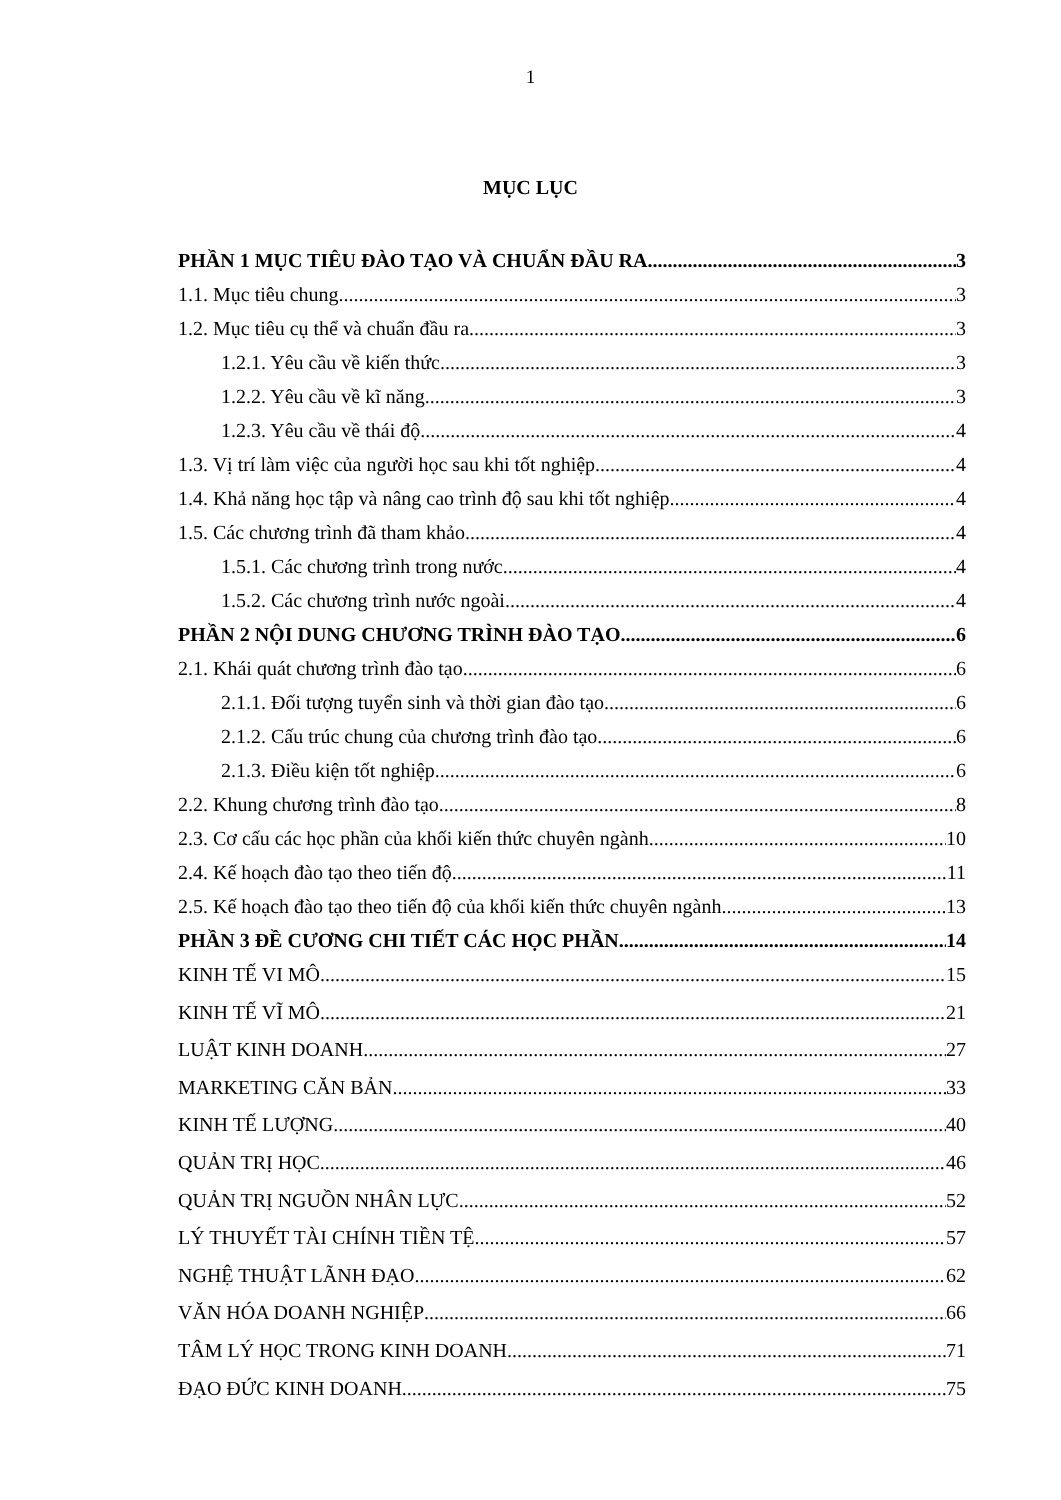1
MỤC LỤC
PHẦN 1 MỤC TIÊU ĐÀO TẠO VÀ CHUẨN ĐẦU RA 3
1.1. Mục tiêu chung 3
1.2. Mục tiêu cụ thể và chuẩn đầu ra 3
1.2.1. Yêu cầu về kiến thức 3
1.2.2. Yêu cầu về kĩ năng 3
1.2.3. Yêu cầu về thái độ 4
1.3. Vị trí làm việc của người học sau khi tốt nghiệp 4
1.4. Khả năng học tập và nâng cao trình độ sau khi tốt nghiệp 4
1.5. Các chương trình đã tham khảo 4
1.5.1. Các chương trình trong nước 4
1.5.2. Các chương trình nước ngoài 4
PHẦN 2 NỘI DUNG CHƯƠNG TRÌNH ĐÀO TẠO 6
2.1. Khái quát chương trình đào tạo 6
2.1.1. Đối tượng tuyển sinh và thời gian đào tạo 6
2.1.2. Cấu trúc chung của chương trình đào tạo 6
2.1.3. Điều kiện tốt nghiệp 6
2.2. Khung chương trình đào tạo 8
2.3. Cơ cấu các học phần của khối kiến thức chuyên ngành 10
2.4. Kế hoạch đào tạo theo tiến độ 11
2.5. Kế hoạch đào tạo theo tiến độ của khối kiến thức chuyên ngành 13
PHẦN 3 ĐỀ CƯƠNG CHI TIẾT CÁC HỌC PHẦN 14
KINH TẾ VI MÔ 15
KINH TẾ VĨ MÔ 21
LUẬT KINH DOANH 27
MARKETING CĂN BẢN 33
KINH TẾ LƯỢNG 40
QUẢN TRỊ HỌC 46
QUẢN TRỊ NGUỒN NHÂN LỰC 52
LÝ THUYẾT TÀI CHÍNH TIỀN TỆ 57
NGHỆ THUẬT LÃNH ĐẠO 62
VĂN HÓA DOANH NGHIỆP 66
TÂM LÝ HỌC TRONG KINH DOANH 71
ĐẠO ĐỨC KINH DOANH 75